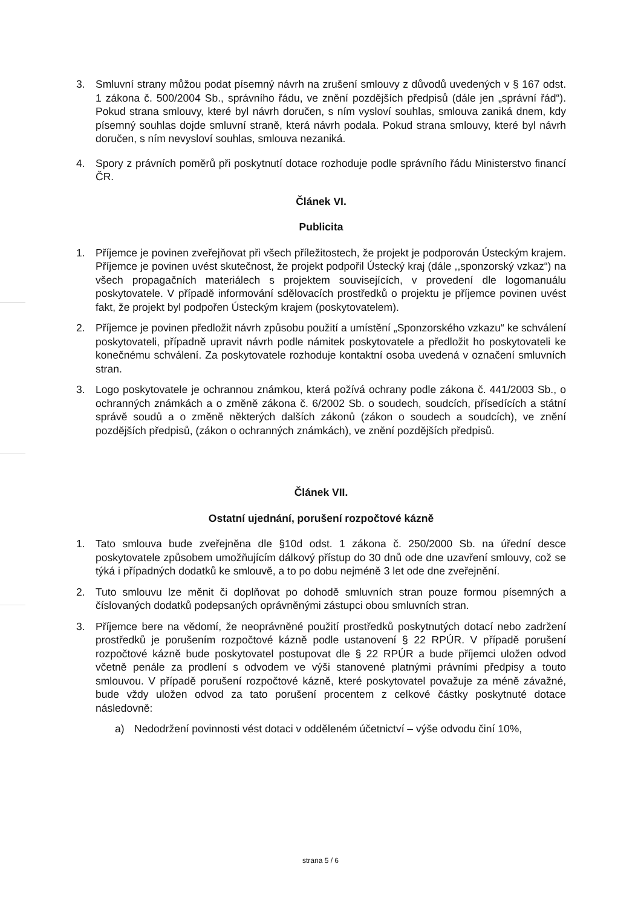3. Smluvní strany můžou podat písemný návrh na zrušení smlouvy z důvodů uvedených v § 167 odst. 1 zákona č. 500/2004 Sb., správního řádu, ve znění pozdějších předpisů (dále jen „správní řád“). Pokud strana smlouvy, které byl návrh doručen, s ním vysloví souhlas, smlouva zaniká dnem, kdy písemný souhlas dojde smluvní straně, která návrh podala. Pokud strana smlouvy, které byl návrh doručen, s ním nevysloví souhlas, smlouva nezaniká.
4. Spory z právních poměrů při poskytnutí dotace rozhoduje podle správního řádu Ministerstvo financí ČR.
Článek VI.
Publicita
1. Příjemce je povinen zveřejňovat při všech příležitostech, že projekt je podporován Ústeckým krajem. Příjemce je povinen uvést skutečnost, že projekt podpořil Ústecký kraj (dále ,,sponzorský vzkaz“) na všech propagačních materiálech s projektem souvisejících, v provedení dle logomanuálu poskytovatele. V případě informování sdělovacích prostředků o projektu je příjemce povinen uvést fakt, že projekt byl podpořen Ústeckým krajem (poskytovatelem).
2. Příjemce je povinen předložit návrh způsobu použití a umístění „Sponzorského vzkazu“ ke schválení poskytovateli, případně upravit návrh podle námitek poskytovatele a předložit ho poskytovateli ke konečnému schválení. Za poskytovatele rozhoduje kontaktní osoba uvedená v označení smluvních stran.
3. Logo poskytovatele je ochrannou známkou, která požívá ochrany podle zákona č. 441/2003 Sb., o ochranných známkách a o změně zákona č. 6/2002 Sb. o soudech, soudcích, přísedících a státní správě soudů a o změně některých dalších zákonů (zákon o soudech a soudcích), ve znění pozdějších předpisů, (zákon o ochranných známkách), ve znění pozdějších předpisů.
Článek VII.
Ostatní ujednání, porušení rozpočtové kázně
1. Tato smlouva bude zveřejněna dle §10d odst. 1 zákona č. 250/2000 Sb. na úřední desce poskytovatele způsobem umožňujícím dálkový přístup do 30 dnů ode dne uzavření smlouvy, což se týká i případných dodatků ke smlouvě, a to po dobu nejméně 3 let ode dne zveřejnění.
2. Tuto smlouvu lze měnit či doplňovat po dohodě smluvních stran pouze formou písemných a číslovaných dodatků podepsaných oprávněnými zástupci obou smluvních stran.
3. Příjemce bere na vědomí, že neoprávněné použití prostředků poskytnutých dotací nebo zadržení prostředků je porušením rozpočtové kázně podle ustanovení § 22 RPÚR. V případě porušení rozpočtové kázně bude poskytovatel postupovat dle § 22 RPÚR a bude příjemci uložen odvod včetně penále za prodlení s odvodem ve výši stanovené platnými právními předpisy a touto smlouvou. V případě porušení rozpočtové kázně, které poskytovatel považuje za méně závažné, bude vždy uložen odvod za tato porušení procentem z celkové částky poskytnuté dotace následovně:
a) Nedodržení povinnosti vést dotaci v odděleném účetnictví – výše odvodu činí 10%,
strana 5 / 6